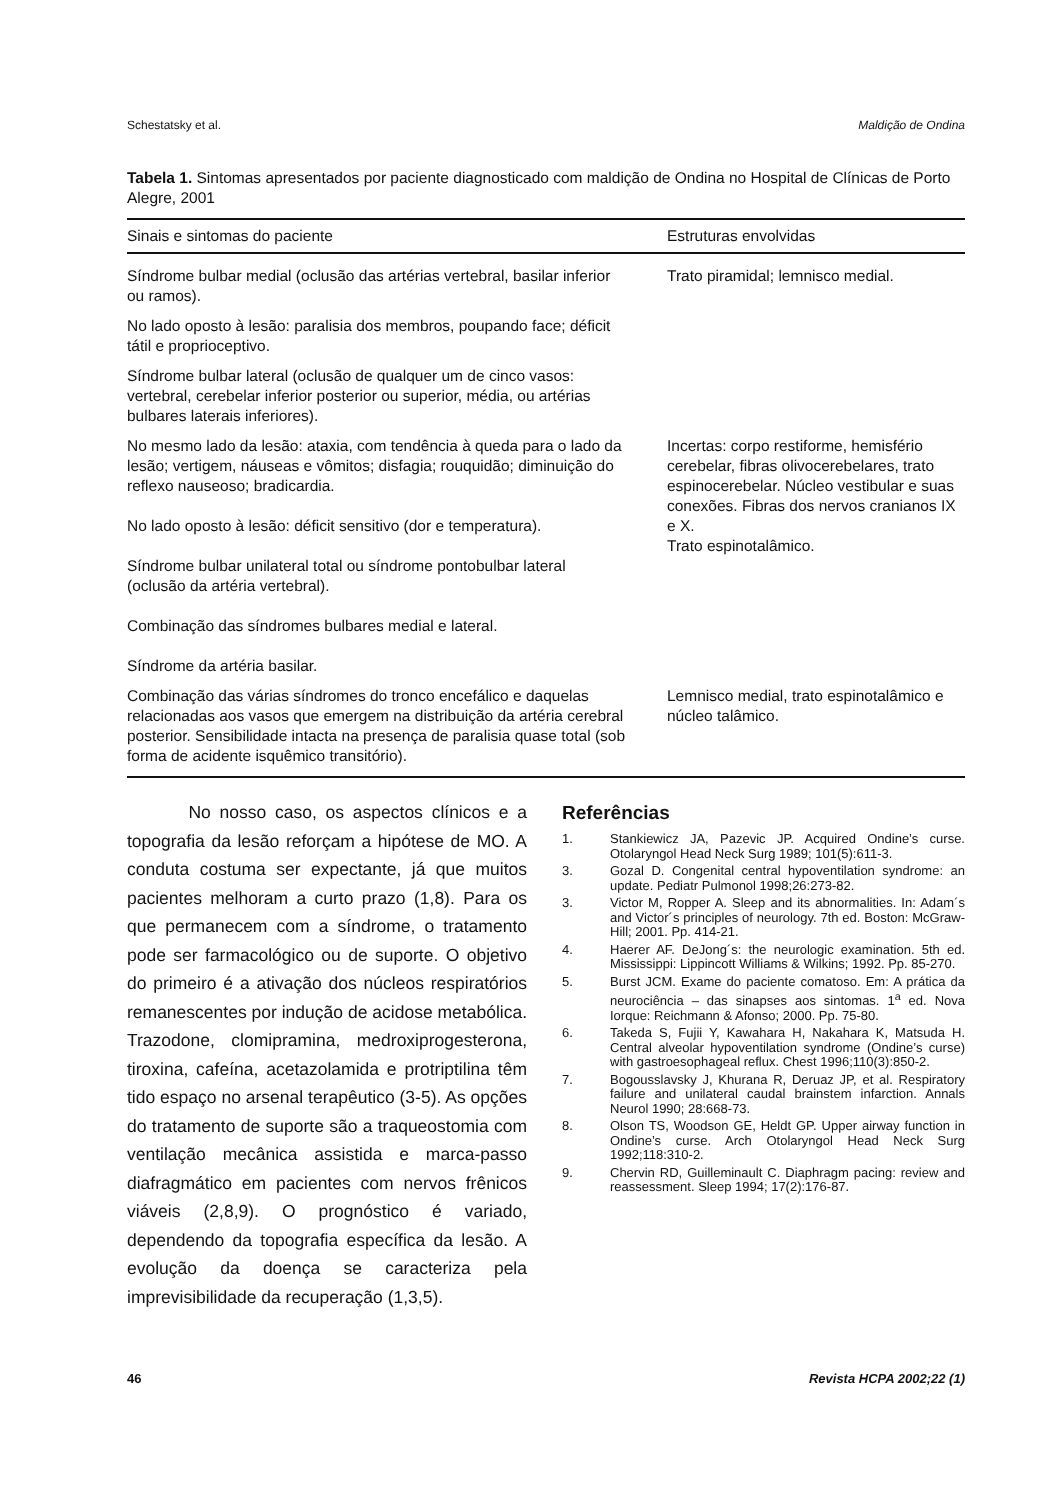Schestatsky et al. Maldição de Ondina
Tabela 1. Sintomas apresentados por paciente diagnosticado com maldição de Ondina no Hospital de Clínicas de Porto Alegre, 2001
| Sinais e sintomas do paciente | Estruturas envolvidas |
| --- | --- |
| Síndrome bulbar medial (oclusão das artérias vertebral, basilar inferior ou ramos). | Trato piramidal; lemnisco medial. |
| No lado oposto à lesão: paralisia dos membros, poupando face; déficit tátil e proprioceptivo. | |
| Síndrome bulbar lateral (oclusão de qualquer um de cinco vasos: vertebral, cerebelar inferior posterior ou superior, média, ou artérias bulbares laterais inferiores). | |
| No mesmo lado da lesão: ataxia, com tendência à queda para o lado da lesão; vertigem, náuseas e vômitos; disfagia; rouquidão; diminuição do reflexo nauseoso; bradicardia. No lado oposto à lesão: déficit sensitivo (dor e temperatura). Síndrome bulbar unilateral total ou síndrome pontobulbar lateral (oclusão da artéria vertebral). Combinação das síndromes bulbares medial e lateral. Síndrome da artéria basilar. | Incertas: corpo restiforme, hemisfério cerebelar, fibras olivocerebelares, trato espinocerebelar. Núcleo vestibular e suas conexões. Fibras dos nervos cranianos IX e X. Trato espinotalâmico. |
| Combinação das várias síndromes do tronco encefálico e daquelas relacionadas aos vasos que emergem na distribuição da artéria cerebral posterior. Sensibilidade intacta na presença de paralisia quase total (sob forma de acidente isquêmico transitório). | Lemnisco medial, trato espinotalâmico e núcleo talâmico. |
No nosso caso, os aspectos clínicos e a topografia da lesão reforçam a hipótese de MO. A conduta costuma ser expectante, já que muitos pacientes melhoram a curto prazo (1,8). Para os que permanecem com a síndrome, o tratamento pode ser farmacológico ou de suporte. O objetivo do primeiro é a ativação dos núcleos respiratórios remanescentes por indução de acidose metabólica. Trazodone, clomipramina, medroxiprogesterona, tiroxina, cafeína, acetazolamida e protriptilina têm tido espaço no arsenal terapêutico (3-5). As opções do tratamento de suporte são a traqueostomia com ventilação mecânica assistida e marca-passo diafragmático em pacientes com nervos frênicos viáveis (2,8,9). O prognóstico é variado, dependendo da topografia específica da lesão. A evolução da doença se caracteriza pela imprevisibilidade da recuperação (1,3,5).
Referências
1. Stankiewicz JA, Pazevic JP. Acquired Ondine’s curse. Otolaryngol Head Neck Surg 1989; 101(5):611-3.
3. Gozal D. Congenital central hypoventilation syndrome: an update. Pediatr Pulmonol 1998;26:273-82.
3. Victor M, Ropper A. Sleep and its abnormalities. In: Adam´s and Victor´s principles of neurology. 7th ed. Boston: McGraw-Hill; 2001. Pp. 414-21.
4. Haerer AF. DeJong´s: the neurologic examination. 5th ed. Mississippi: Lippincott Williams & Wilkins; 1992. Pp. 85-270.
5. Burst JCM. Exame do paciente comatoso. Em: A prática da neurociência – das sinapses aos sintomas. 1<sup>a</sup> ed. Nova Iorque: Reichmann & Afonso; 2000. Pp. 75-80.
6. Takeda S, Fujii Y, Kawahara H, Nakahara K, Matsuda H. Central alveolar hypoventilation syndrome (Ondine’s curse) with gastroesophageal reflux. Chest 1996;110(3):850-2.
7. Bogousslavsky J, Khurana R, Deruaz JP, et al. Respiratory failure and unilateral caudal brainstem infarction. Annals Neurol 1990; 28:668-73.
8. Olson TS, Woodson GE, Heldt GP. Upper airway function in Ondine’s curse. Arch Otolaryngol Head Neck Surg 1992;118:310-2.
9. Chervin RD, Guilleminault C. Diaphragm pacing: review and reassessment. Sleep 1994; 17(2):176-87.
46 Revista HCPA 2002;22 (1)